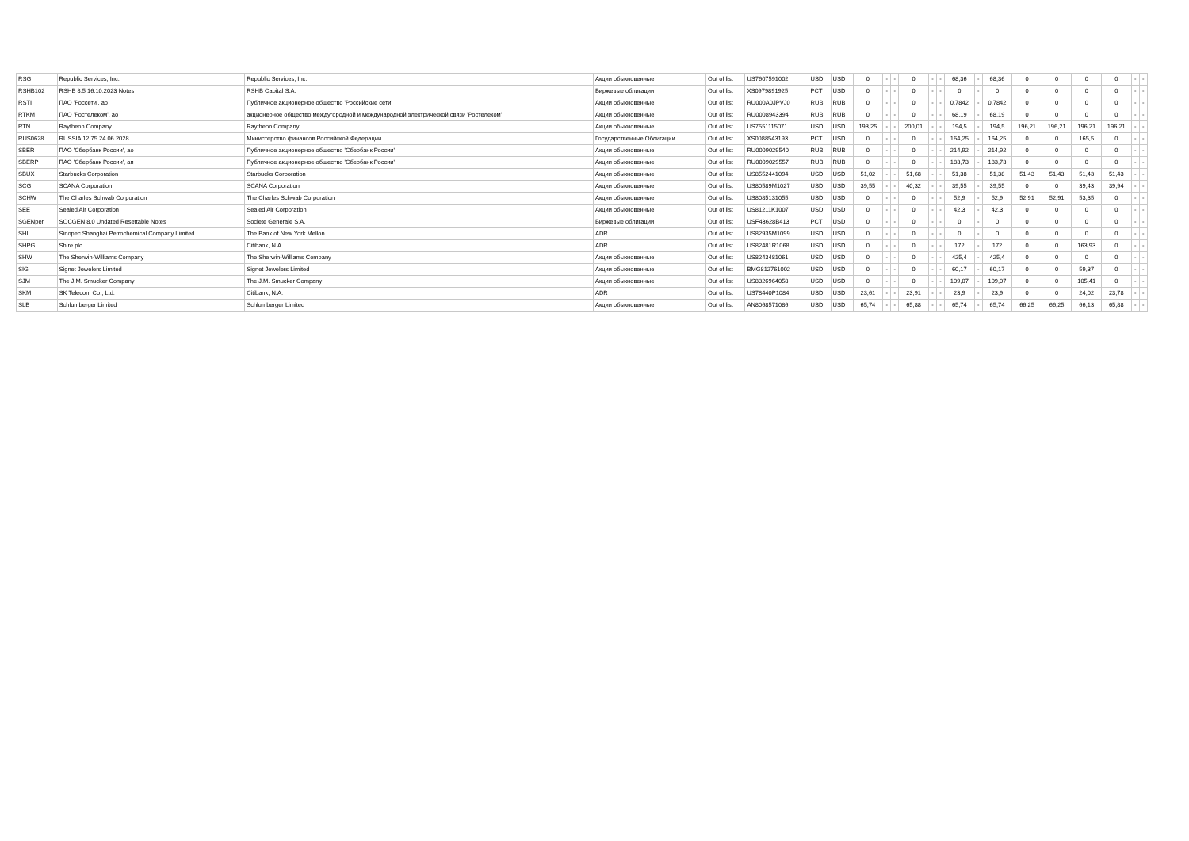| RSG | Republic Services, Inc. | Republic Services, Inc. | Акции обыкновенные | Out of list | US7607591002 | USD | USD | 0 | - | - | 0 | - | - | 68,36 | - | 68,36 | 0 | 0 | 0 | 0 | - | - |
| RSHB102 | RSHB 8.5 16.10.2023 Notes | RSHB Capital S.A. | Биржевые облигации | Out of list | XS0979891925 | PCT | USD | 0 | - | - | 0 | - | - | 0 | - | 0 | 0 | 0 | 0 | 0 | - | - |
| RSTI | ПАО 'Россети', ао | Публичное акционерное общество 'Российские сети' | Акции обыкновенные | Out of list | RU000A0JPVJ0 | RUB | RUB | 0 | - | - | 0 | - | - | 0,7842 | - | 0,7842 | 0 | 0 | 0 | 0 | - | - |
| RTKM | ПАО 'Ростелеком', ао | акционерное общество междугородной и международной электрической связи 'Ростелеком' | Акции обыкновенные | Out of list | RU0008943394 | RUB | RUB | 0 | - | - | 0 | - | - | 68,19 | - | 68,19 | 0 | 0 | 0 | 0 | - | - |
| RTN | Raytheon Company | Raytheon Company | Акции обыкновенные | Out of list | US7551115071 | USD | USD | 193,25 | - | - | 200,01 | - | - | 194,5 | - | 194,5 | 196,21 | 196,21 | 196,21 | 196,21 | - | - |
| RUS0628 | RUSSIA 12.75 24.06.2028 | Министерство финансов Российской Федерации | Государственные Облигации | Out of list | XS0088543193 | PCT | USD | 0 | - | - | 0 | - | - | 164,25 | - | 164,25 | 0 | 0 | 165,5 | 0 | - | - |
| SBER | ПАО 'Сбербанк России', ао | Публичное акционерное общество 'Сбербанк России' | Акции обыкновенные | Out of list | RU0009029540 | RUB | RUB | 0 | - | - | 0 | - | - | 214,92 | - | 214,92 | 0 | 0 | 0 | 0 | - | - |
| SBERP | ПАО 'Сбербанк России', ап | Публичное акционерное общество 'Сбербанк России' | Акции обыкновенные | Out of list | RU0009029557 | RUB | RUB | 0 | - | - | 0 | - | - | 183,73 | - | 183,73 | 0 | 0 | 0 | 0 | - | - |
| SBUX | Starbucks Corporation | Starbucks Corporation | Акции обыкновенные | Out of list | US8552441094 | USD | USD | 51,02 | - | - | 51,68 | - | - | 51,38 | - | 51,38 | 51,43 | 51,43 | 51,43 | 51,43 | - | - |
| SCG | SCANA Corporation | SCANA Corporation | Акции обыкновенные | Out of list | US80589M1027 | USD | USD | 39,55 | - | - | 40,32 | - | - | 39,55 | - | 39,55 | 0 | 0 | 39,43 | 39,94 | - | - |
| SCHW | The Charles Schwab Corporation | The Charles Schwab Corporation | Акции обыкновенные | Out of list | US8085131055 | USD | USD | 0 | - | - | 0 | - | - | 52,9 | - | 52,9 | 52,91 | 52,91 | 53,35 | 0 | - | - |
| SEE | Sealed Air Corporation | Sealed Air Corporation | Акции обыкновенные | Out of list | US81211K1007 | USD | USD | 0 | - | - | 0 | - | - | 42,3 | - | 42,3 | 0 | 0 | 0 | 0 | - | - |
| SGENper | SOCGEN 8.0 Undated Resettable Notes | Societe Generale S.A. | Биржевые облигации | Out of list | USF43628B413 | PCT | USD | 0 | - | - | 0 | - | - | 0 | - | 0 | 0 | 0 | 0 | 0 | - | - |
| SHI | Sinopec Shanghai Petrochemical Company Limited | The Bank of New York Mellon | ADR | Out of list | US82935M1099 | USD | USD | 0 | - | - | 0 | - | - | 0 | - | 0 | 0 | 0 | 0 | 0 | - | - |
| SHPG | Shire plc | Citibank, N.A. | ADR | Out of list | US82481R1068 | USD | USD | 0 | - | - | 0 | - | - | 172 | - | 172 | 0 | 0 | 163,93 | 0 | - | - |
| SHW | The Sherwin-Williams Company | The Sherwin-Williams Company | Акции обыкновенные | Out of list | US8243481061 | USD | USD | 0 | - | - | 0 | - | - | 425,4 | - | 425,4 | 0 | 0 | 0 | 0 | - | - |
| SIG | Signet Jewelers Limited | Signet Jewelers Limited | Акции обыкновенные | Out of list | BMG812761002 | USD | USD | 0 | - | - | 0 | - | - | 60,17 | - | 60,17 | 0 | 0 | 59,37 | 0 | - | - |
| SJM | The J.M. Smucker Company | The J.M. Smucker Company | Акции обыкновенные | Out of list | US8326964058 | USD | USD | 0 | - | - | 0 | - | - | 109,07 | - | 109,07 | 0 | 0 | 105,41 | 0 | - | - |
| SKM | SK Telecom Co., Ltd. | Citibank, N.A. | ADR | Out of list | US78440P1084 | USD | USD | 23,61 | - | - | 23,91 | - | - | 23,9 | - | 23,9 | 0 | 0 | 24,02 | 23,78 | - | - |
| SLB | Schlumberger Limited | Schlumberger Limited | Акции обыкновенные | Out of list | AN8068571086 | USD | USD | 65,74 | - | - | 65,88 | - | - | 65,74 | - | 65,74 | 66,25 | 66,25 | 66,13 | 65,88 | - | - |